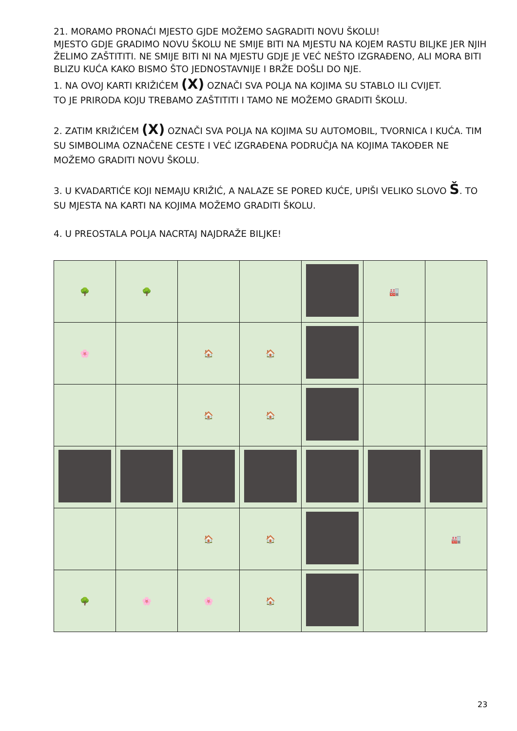21. MORAMO PRONAĆI MJESTO GJDE MOŽEMO SAGRADITI NOVU ŠKOLU!
MJESTO GDJE GRADIMO NOVU ŠKOLU NE SMIJE BITI NA MJESTU NA KOJEM RASTU BILJKE JER NJIH ŽELIMO ZAŠTITITI. NE SMIJE BITI NI NA MJESTU GDJE JE VEĆ NEŠTO IZGRAĐENO, ALI MORA BITI BLIZU KUĆA KAKO BISMO ŠTO JEDNOSTAVNIJE I BRŽE DOŠLI DO NJE.
1. NA OVOJ KARTI KRIŽIĆEM (X) OZNAČI SVA POLJA NA KOJIMA SU STABLO ILI CVIJET.
TO JE PRIRODA KOJU TREBAMO ZAŠTITITI I TAMO NE MOŽEMO GRADITI ŠKOLU.
2. ZATIM KRIŽIĆEM (X) OZNAČI SVA POLJA NA KOJIMA SU AUTOMOBIL, TVORNICA I KUĆA. TIM SU SIMBOLIMA OZNAČENE CESTE I VEĆ IZGRAĐENA PODRUČJA NA KOJIMA TAKOĐER NE MOŽEMO GRADITI NOVU ŠKOLU.
3. U KVADARTIĆE KOJI NEMAJU KRIŽIĆ, A NALAZE SE PORED KUĆE, UPIŠI VELIKO SLOVO Š. TO SU MJESTA NA KARTI NA KOJIMA MOŽEMO GRADITI ŠKOLU.
4. U PREOSTALA POLJA NACRTAJ NAJDRAŽE BILJKE!
| 🌳 | 🌳 | | | | 🏭 | |
| 🌸 | | 🏠 | 🏠 | | | |
| | | 🏠 | 🏠 | | | |
| | | 🏠 | 🏠 | | | 🏭 |
| 🌳 | 🌸 | 🌸 | 🏠 | | | |
23